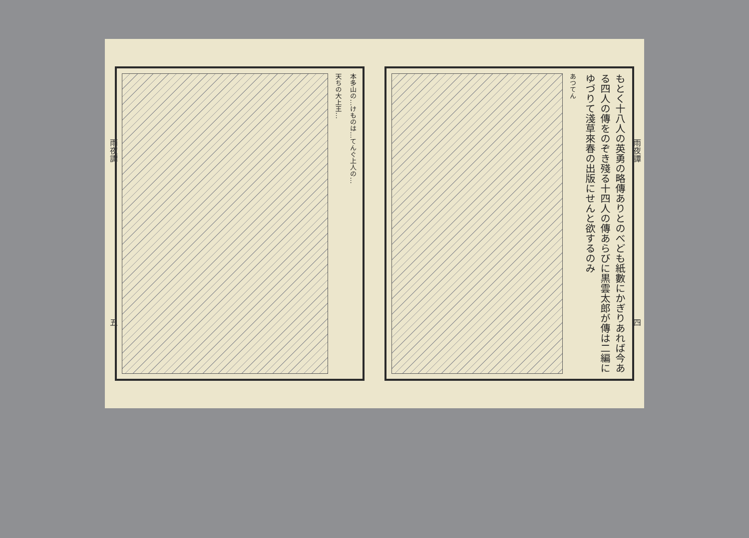雨夜譚
本多山の…けものは…てんぐ上人の…
天ちの大上王…
五
雨夜譚
もとく十八人の英勇の略傳ありとのべども紙數にかぎりあれば今ある四人の傳をのぞき殘る十四人の傳あらびに黒雲太郎が傳は二編にゆづりて淺草來春の出版にせんと欲するのみ
あつてん
四